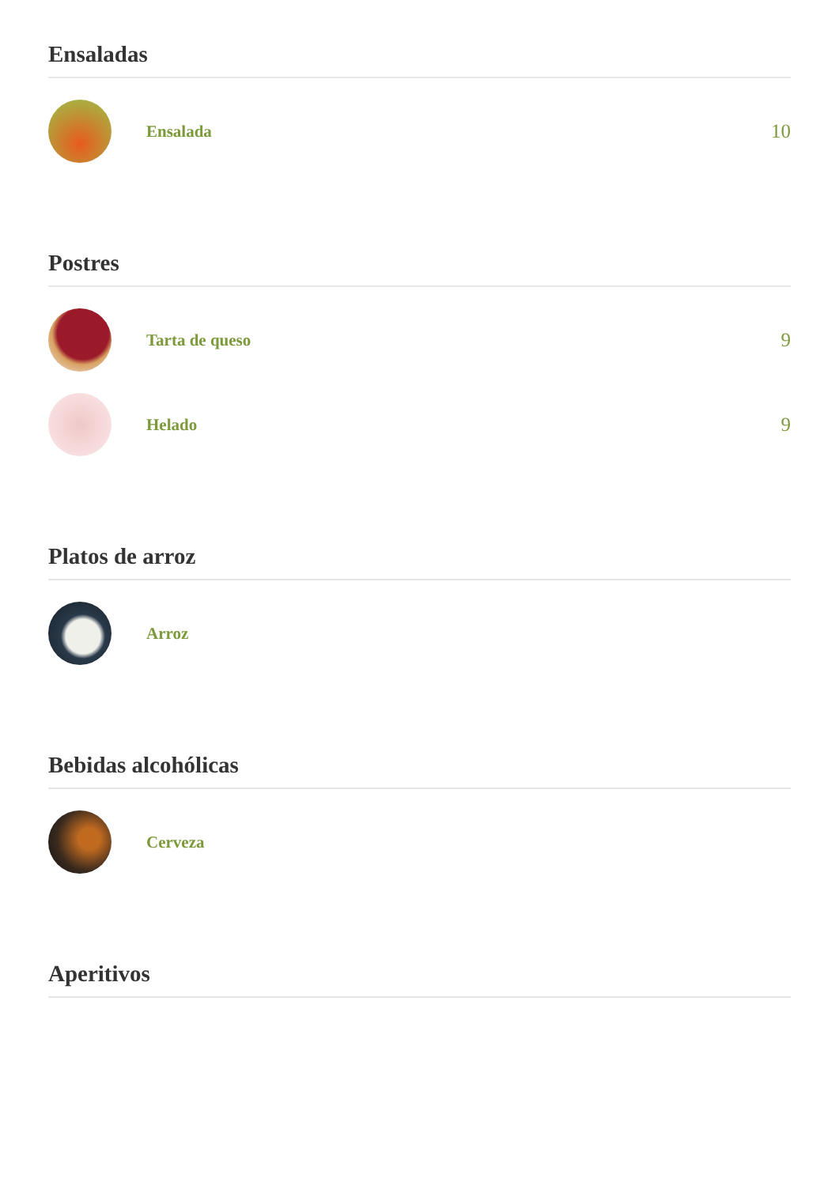Ensaladas
Ensalada
10
Postres
Tarta de queso
9
Helado
9
Platos de arroz
Arroz
Bebidas alcohólicas
Cerveza
Aperitivos